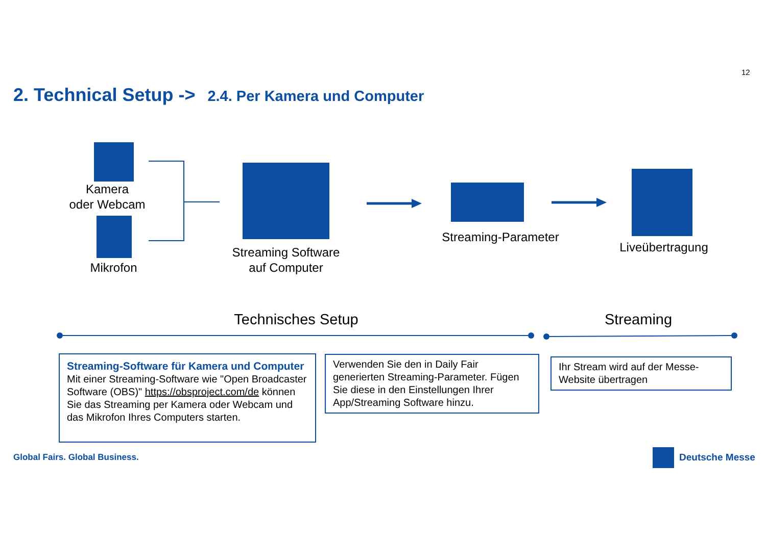12
2. Technical Setup -> 2.4. Per Kamera und Computer
Kamera
oder Webcam
Mikrofon
Streaming Software
auf Computer
Streaming-Parameter
Liveübertragung
Technisches Setup
Streaming
Streaming-Software für Kamera und Computer
Mit einer Streaming-Software wie "Open Broadcaster Software (OBS)" https://obsproject.com/de können Sie das Streaming per Kamera oder Webcam und das Mikrofon Ihres Computers starten.
Verwenden Sie den in Daily Fair generierten Streaming-Parameter. Fügen Sie diese in den Einstellungen Ihrer App/Streaming Software hinzu.
Ihr Stream wird auf der Messe-Website übertragen
Global Fairs. Global Business. Deutsche Messe